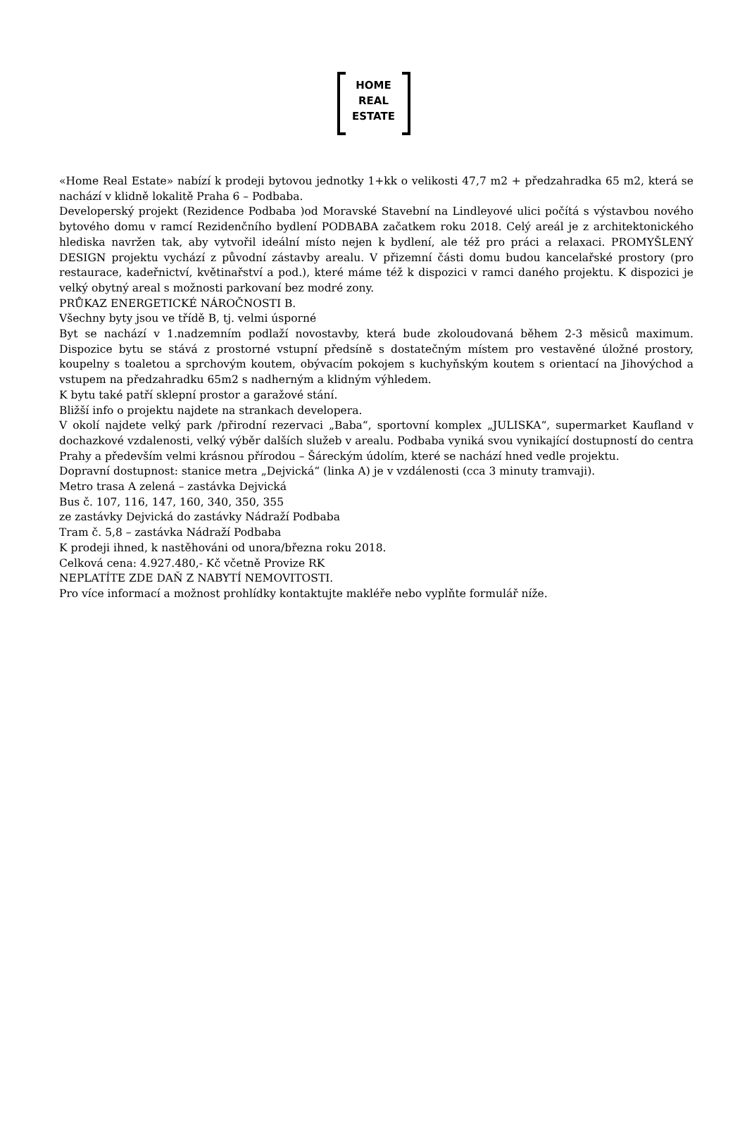HOME
REAL
ESTATE
«Home Real Estate» nabízí k prodeji bytovou jednotky 1+kk o velikosti 47,7 m2 + předzahradka 65 m2, která se nachází v klidně lokalitě Praha 6 – Podbaba.
Developerský projekt (Rezidence Podbaba )od Moravské Stavební na Lindleyové ulici počítá s výstavbou nového bytového domu v ramcí Rezidenčního bydlení PODBABA začatkem roku 2018. Celý areál je z architektonického hlediska navržen tak, aby vytvořil ideální místo nejen k bydlení, ale též pro práci a relaxaci. PROMYŠLENÝ DESIGN projektu vychází z původní zástavby arealu. V přizemní části domu budou kancelařské prostory (pro restaurace, kadeřnictví, květinařství a pod.), které máme též k dispozici v ramci daného projektu. K dispozici je velký obytný areal s možnosti parkovaní bez modré zony.
PRŮKAZ ENERGETICKÉ NÁROČNOSTI B.
Všechny byty jsou ve třídě B, tj. velmi úsporné
Byt se nachází v 1.nadzemním podlaží novostavby, která bude zkoloudovaná během 2-3 měsiců maximum. Dispozice bytu se stává z prostorné vstupní předsíně s dostatečným místem pro vestavěné úložné prostory, koupelny s toaletou a sprchovým koutem, obývacím pokojem s kuchyňským koutem s orientací na Jihovýchod a vstupem na předzahradku 65m2 s nadherným a klidným výhledem.
K bytu také patří sklepní prostor a garažové stání.
Bližší info o projektu najdete na strankach developera.
V okolí najdete velký park /přirodní rezervaci „Baba“, sportovní komplex „JULISKA“, supermarket Kaufland v dochazkové vzdalenosti, velký výběr dalších služeb v arealu. Podbaba vyniká svou vynikající dostupností do centra Prahy a především velmi krásnou přírodou – Šáreckým údolím, které se nachází hned vedle projektu.
Dopravní dostupnost: stanice metra „Dejvická“ (linka A) je v vzdálenosti (cca 3 minuty tramvaji).
Metro trasa A zelená – zastávka Dejvická
Bus č. 107, 116, 147, 160, 340, 350, 355
ze zastávky Dejvická do zastávky Nádraží Podbaba
Tram č. 5,8 – zastávka Nádraží Podbaba
K prodeji ihned, k nastěhováni od unora/března roku 2018.
Celková cena: 4.927.480,- Kč včetně Provize RK
NEPLATÍTE ZDE DAŇ Z NABYTÍ NEMOVITOSTI.
Pro více informací a možnost prohlídky kontaktujte makléře nebo vyplňte formulář níže.